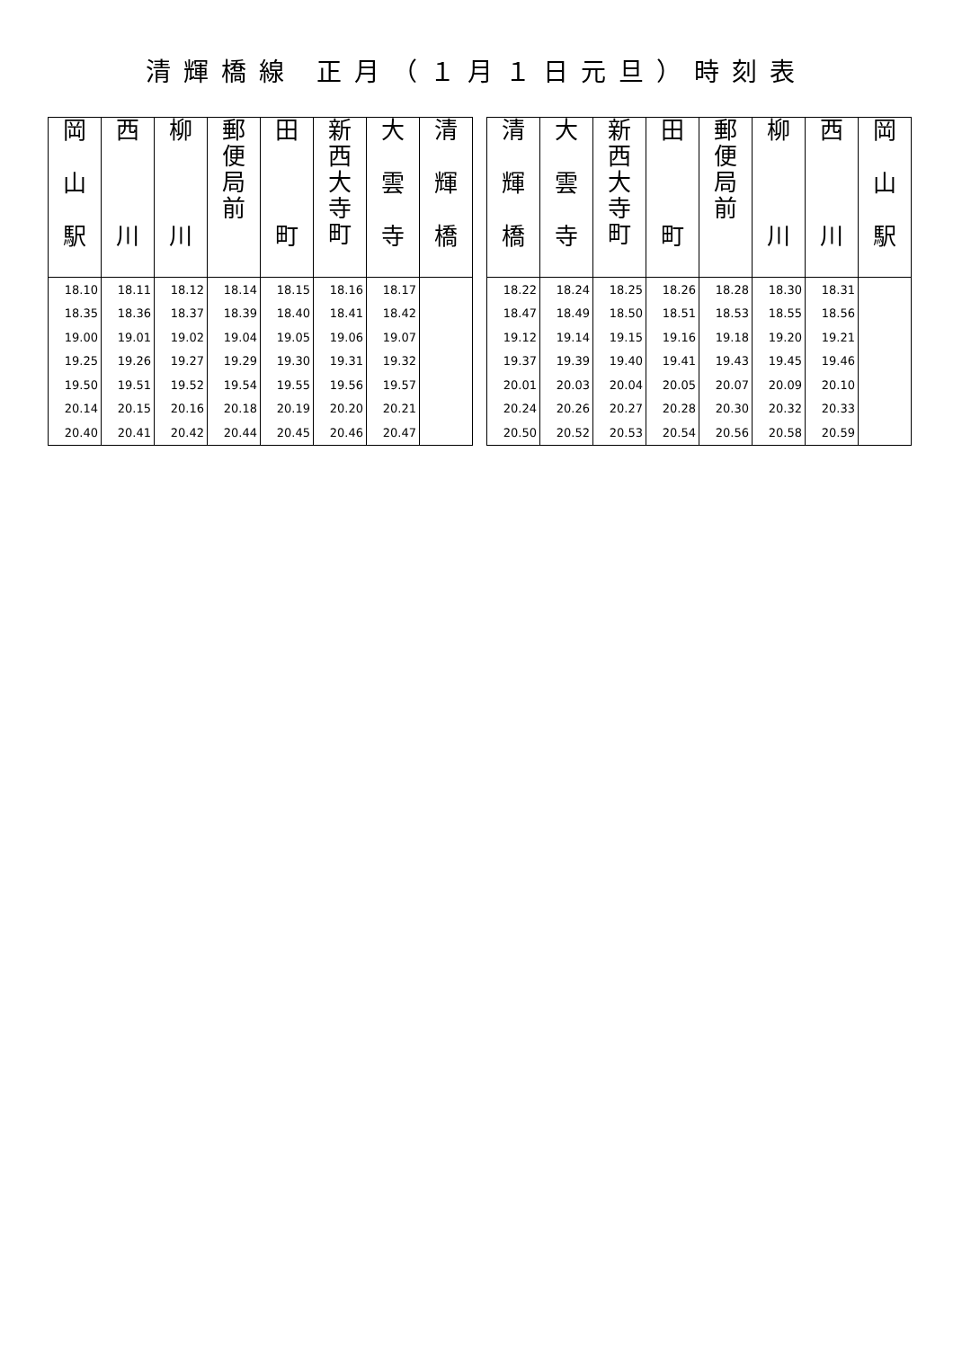清輝橋線 正月（１月１日元旦）時刻表
| 岡 山 駅 | 西 川 | 柳 川 | 郵 便 局 前 | 田 町 | 新 西 大 寺 町 | 大 雲 寺 | 清 輝 橋 |
| --- | --- | --- | --- | --- | --- | --- | --- |
| 18.10 | 18.11 | 18.12 | 18.14 | 18.15 | 18.16 | 18.17 | |
| 18.35 | 18.36 | 18.37 | 18.39 | 18.40 | 18.41 | 18.42 | |
| 19.00 | 19.01 | 19.02 | 19.04 | 19.05 | 19.06 | 19.07 | |
| 19.25 | 19.26 | 19.27 | 19.29 | 19.30 | 19.31 | 19.32 | |
| 19.50 | 19.51 | 19.52 | 19.54 | 19.55 | 19.56 | 19.57 | |
| 20.14 | 20.15 | 20.16 | 20.18 | 20.19 | 20.20 | 20.21 | |
| 20.40 | 20.41 | 20.42 | 20.44 | 20.45 | 20.46 | 20.47 | |
| 清 輝 橋 | 大 雲 寺 | 新 西 大 寺 町 | 田 町 | 郵 便 局 前 | 柳 川 | 西 川 | 岡 山 駅 |
| --- | --- | --- | --- | --- | --- | --- | --- |
| 18.22 | 18.24 | 18.25 | 18.26 | 18.28 | 18.30 | 18.31 | |
| 18.47 | 18.49 | 18.50 | 18.51 | 18.53 | 18.55 | 18.56 | |
| 19.12 | 19.14 | 19.15 | 19.16 | 19.18 | 19.20 | 19.21 | |
| 19.37 | 19.39 | 19.40 | 19.41 | 19.43 | 19.45 | 19.46 | |
| 20.01 | 20.03 | 20.04 | 20.05 | 20.07 | 20.09 | 20.10 | |
| 20.24 | 20.26 | 20.27 | 20.28 | 20.30 | 20.32 | 20.33 | |
| 20.50 | 20.52 | 20.53 | 20.54 | 20.56 | 20.58 | 20.59 | |